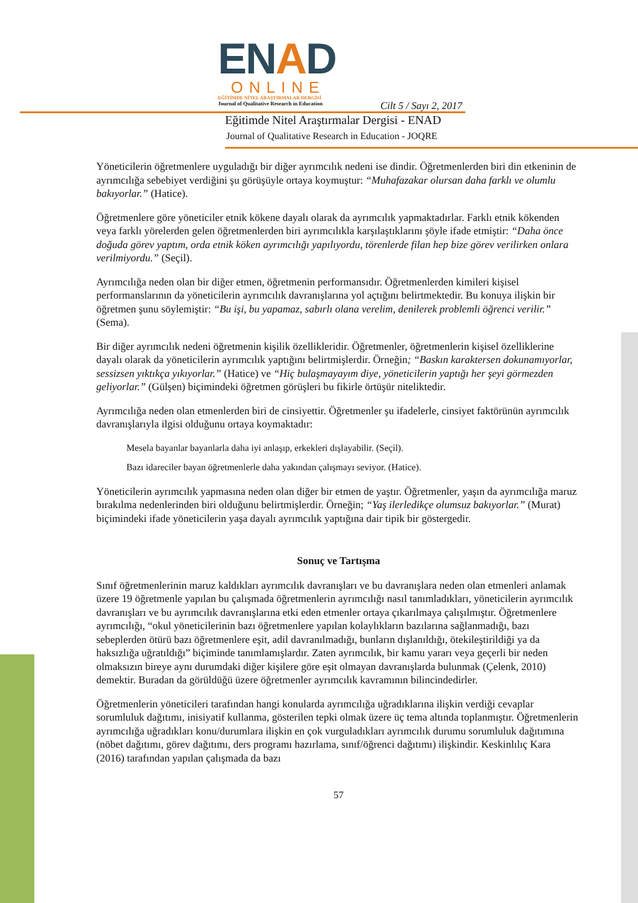ENAD
ONLINE
EĞİTİMDE NİTEL ARAŞTIRMALAR DERGİSİ
Journal of Qualitative Research in Education
Cilt 5 / Sayı 2, 2017
Eğitimde Nitel Araştırmalar Dergisi - ENAD
Journal of Qualitative Research in Education - JOQRE
Yöneticilerin öğretmenlere uyguladığı bir diğer ayrımcılık nedeni ise dindir. Öğretmenlerden biri din etkeninin de ayrımcılığa sebebiyet verdiğini şu görüşüyle ortaya koymuştur: “Muhafazakar olursan daha farklı ve olumlu bakıyorlar.” (Hatice).
Öğretmenlere göre yöneticiler etnik kökene dayalı olarak da ayrımcılık yapmaktadırlar. Farklı etnik kökenden veya farklı yörelerden gelen öğretmenlerden biri ayrımcılıkla karşılaştıklarını şöyle ifade etmiştir: “Daha önce doğuda görev yaptım, orda etnik köken ayrımcılığı yapılıyordu, törenlerde filan hep bize görev verilirken onlara verilmiyordu.” (Seçil).
Ayrımcılığa neden olan bir diğer etmen, öğretmenin performansıdır. Öğretmenlerden kimileri kişisel performanslarının da yöneticilerin ayrımcılık davranışlarına yol açtığını belirtmektedir. Bu konuya ilişkin bir öğretmen şunu söylemiştir: “Bu işi, bu yapamaz, sabırlı olana verelim, denilerek problemli öğrenci verilir.” (Sema).
Bir diğer ayrımcılık nedeni öğretmenin kişilik özellikleridir. Öğretmenler, öğretmenlerin kişisel özelliklerine dayalı olarak da yöneticilerin ayrımcılık yaptığını belirtmişlerdir. Örneğin; “Baskın karaktersen dokunamıyorlar, sessizsen yıktıkça yıkıyorlar.” (Hatice) ve “Hiç bulaşmayayım diye, yöneticilerin yaptığı her şeyi görmezden geliyorlar.” (Gülşen) biçimindeki öğretmen görüşleri bu fikirle örtüşür niteliktedir.
Ayrımcılığa neden olan etmenlerden biri de cinsiyettir. Öğretmenler şu ifadelerle, cinsiyet faktörünün ayrımcılık davranışlarıyla ilgisi olduğunu ortaya koymaktadır:
Mesela bayanlar bayanlarla daha iyi anlaşıp, erkekleri dışlayabilir. (Seçil).
Bazı idareciler bayan öğretmenlerle daha yakından çalışmayı seviyor. (Hatice).
Yöneticilerin ayrımcılık yapmasına neden olan diğer bir etmen de yaştır. Öğretmenler, yaşın da ayrımcılığa maruz bırakılma nedenlerinden biri olduğunu belirtmişlerdir. Örneğin; “Yaş ilerledikçe olumsuz bakıyorlar.” (Murat) biçimindeki ifade yöneticilerin yaşa dayalı ayrımcılık yaptığına dair tipik bir göstergedir.
Sonuç ve Tartışma
Sınıf öğretmenlerinin maruz kaldıkları ayrımcılık davranışları ve bu davranışlara neden olan etmenleri anlamak üzere 19 öğretmenle yapılan bu çalışmada öğretmenlerin ayrımcılığı nasıl tanımladıkları, yöneticilerin ayrımcılık davranışları ve bu ayrımcılık davranışlarına etki eden etmenler ortaya çıkarılmaya çalışılmıştır. Öğretmenlere ayrımcılığı, “okul yöneticilerinin bazı öğretmenlere yapılan kolaylıkların bazılarına sağlanmadığı, bazı sebeplerden ötürü bazı öğretmenlere eşit, adil davranılmadığı, bunların dışlanıldığı, ötekileştirildiği ya da haksızlığa uğratıldığı” biçiminde tanımlamışlardır. Zaten ayrımcılık, bir kamu yararı veya geçerli bir neden olmaksızın bireye aynı durumdaki diğer kişilere göre eşit olmayan davranışlarda bulunmak (Çelenk, 2010) demektir. Buradan da görüldüğü üzere öğretmenler ayrımcılık kavramının bilincindedirler.
Öğretmenlerin yöneticileri tarafından hangi konularda ayrımcılığa uğradıklarına ilişkin verdiği cevaplar sorumluluk dağıtımı, inisiyatif kullanma, gösterilen tepki olmak üzere üç tema altında toplanmıştır. Öğretmenlerin ayrımcılığa uğradıkları konu/durumlara ilişkin en çok vurguladıkları ayrımcılık durumu sorumluluk dağıtımına (nöbet dağıtımı, görev dağıtımı, ders programı hazırlama, sınıf/öğrenci dağıtımı) ilişkindir. Keskinlılıç Kara (2016) tarafından yapılan çalışmada da bazı
57